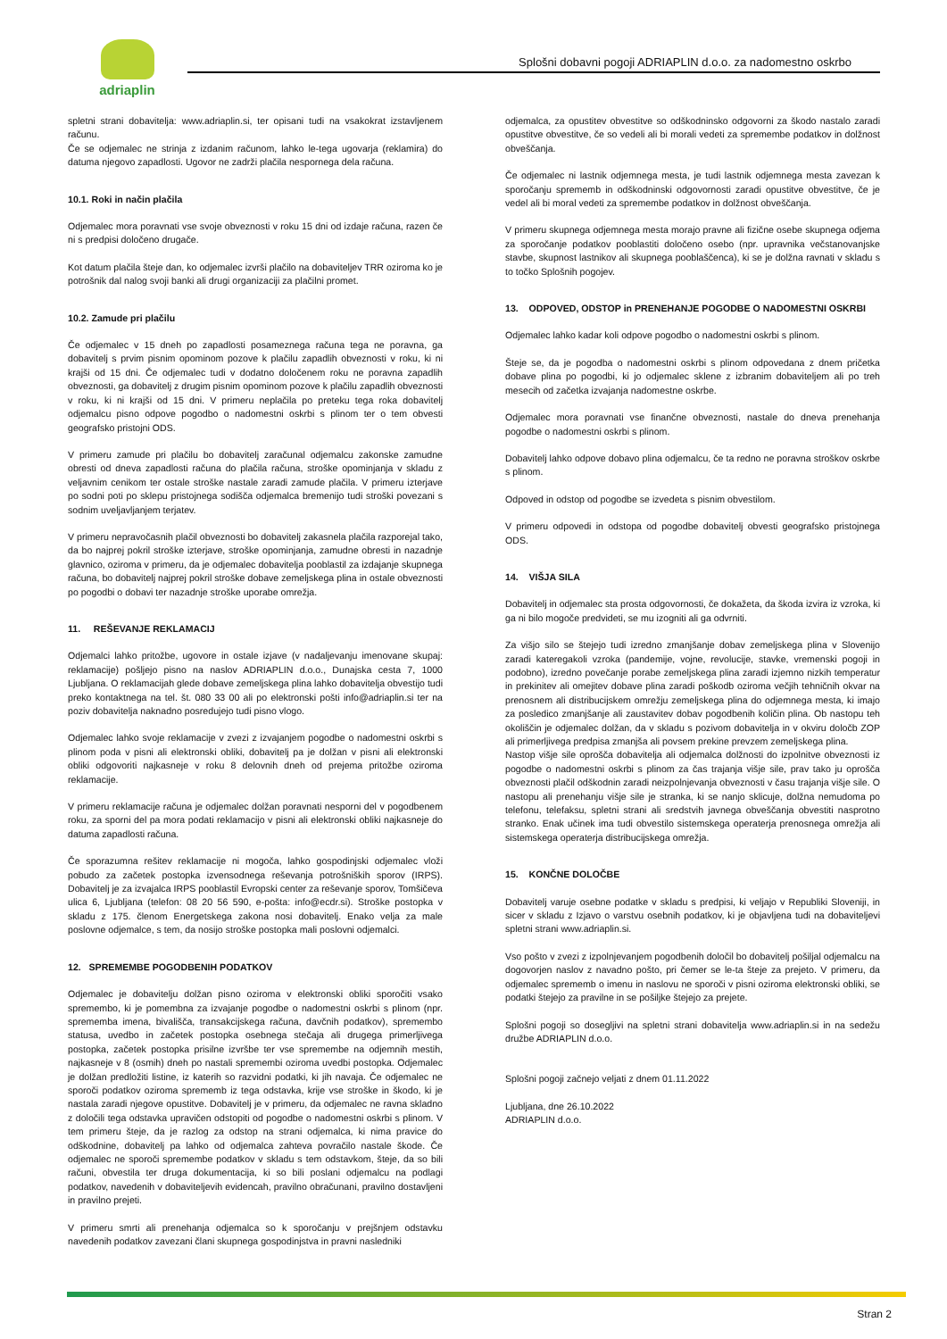adriaplin
Splošni dobavni pogoji ADRIAPLIN d.o.o. za nadomestno oskrbo
spletni strani dobavitelja: www.adriaplin.si, ter opisani tudi na vsakokrat izstavljenem računu.
Če se odjemalec ne strinja z izdanim računom, lahko le-tega ugovarja (reklamira) do datuma njegovo zapadlosti. Ugovor ne zadrži plačila nespornega dela računa.
10.1. Roki in način plačila
Odjemalec mora poravnati vse svoje obveznosti v roku 15 dni od izdaje računa, razen če ni s predpisi določeno drugače.
Kot datum plačila šteje dan, ko odjemalec izvrši plačilo na dobaviteljev TRR oziroma ko je potrošnik dal nalog svoji banki ali drugi organizaciji za plačilni promet.
10.2. Zamude pri plačilu
Če odjemalec v 15 dneh po zapadlosti posameznega računa tega ne poravna, ga dobavitelj s prvim pisnim opominom pozove k plačilu zapadlih obveznosti v roku, ki ni krajši od 15 dni. Če odjemalec tudi v dodatno določenem roku ne poravna zapadlih obveznosti, ga dobavitelj z drugim pisnim opominom pozove k plačilu zapadlih obveznosti v roku, ki ni krajši od 15 dni. V primeru neplačila po preteku tega roka dobavitelj odjemalcu pisno odpove pogodbo o nadomestni oskrbi s plinom ter o tem obvesti geografsko pristojni ODS.
V primeru zamude pri plačilu bo dobavitelj zaračunal odjemalcu zakonske zamudne obresti od dneva zapadlosti računa do plačila računa, stroške opominjanja v skladu z veljavnim cenikom ter ostale stroške nastale zaradi zamude plačila. V primeru izterjave po sodni poti po sklepu pristojnega sodišča odjemalca bremenijo tudi stroški povezani s sodnim uveljavljanjem terjatev.
V primeru nepravočasnih plačil obveznosti bo dobavitelj zakasnela plačila razporejal tako, da bo najprej pokril stroške izterjave, stroške opominjanja, zamudne obresti in nazadnje glavnico, oziroma v primeru, da je odjemalec dobavitelja pooblastil za izdajanje skupnega računa, bo dobavitelj najprej pokril stroške dobave zemeljskega plina in ostale obveznosti po pogodbi o dobavi ter nazadnje stroške uporabe omrežja.
11. REŠEVANJE REKLAMACIJ
Odjemalci lahko pritožbe, ugovore in ostale izjave (v nadaljevanju imenovane skupaj: reklamacije) pošljejo pisno na naslov ADRIAPLIN d.o.o., Dunajska cesta 7, 1000 Ljubljana. O reklamacijah glede dobave zemeljskega plina lahko dobavitelja obvestijo tudi preko kontaktnega na tel. št. 080 33 00 ali po elektronski pošti info@adriaplin.si ter na poziv dobavitelja naknadno posredujejo tudi pisno vlogo.
Odjemalec lahko svoje reklamacije v zvezi z izvajanjem pogodbe o nadomestni oskrbi s plinom poda v pisni ali elektronski obliki, dobavitelj pa je dolžan v pisni ali elektronski obliki odgovoriti najkasneje v roku 8 delovnih dneh od prejema pritožbe oziroma reklamacije.
V primeru reklamacije računa je odjemalec dolžan poravnati nesporni del v pogodbenem roku, za sporni del pa mora podati reklamacijo v pisni ali elektronski obliki najkasneje do datuma zapadlosti računa.
Če sporazumna rešitev reklamacije ni mogoča, lahko gospodinjski odjemalec vloži pobudo za začetek postopka izvensodnega reševanja potrošniških sporov (IRPS). Dobavitelj je za izvajalca IRPS pooblastil Evropski center za reševanje sporov, Tomšičeva ulica 6, Ljubljana (telefon: 08 20 56 590, e-pošta: info@ecdr.si). Stroške postopka v skladu z 175. členom Energetskega zakona nosi dobavitelj. Enako velja za male poslovne odjemalce, s tem, da nosijo stroške postopka mali poslovni odjemalci.
12. SPREMEMBE POGODBENIH PODATKOV
Odjemalec je dobavitelju dolžan pisno oziroma v elektronski obliki sporočiti vsako spremembo, ki je pomembna za izvajanje pogodbe o nadomestni oskrbi s plinom (npr. sprememba imena, bivališča, transakcijskega računa, davčnih podatkov), spremembo statusa, uvedbo in začetek postopka osebnega stečaja ali drugega primerljivega postopka, začetek postopka prisilne izvršbe ter vse spremembe na odjemnih mestih, najkasneje v 8 (osmih) dneh po nastali spremembi oziroma uvedbi postopka. Odjemalec je dolžan predložiti listine, iz katerih so razvidni podatki, ki jih navaja. Če odjemalec ne sporoči podatkov oziroma sprememb iz tega odstavka, krije vse stroške in škodo, ki je nastala zaradi njegove opustitve. Dobavitelj je v primeru, da odjemalec ne ravna skladno z določili tega odstavka upravičen odstopiti od pogodbe o nadomestni oskrbi s plinom. V tem primeru šteje, da je razlog za odstop na strani odjemalca, ki nima pravice do odškodnine, dobavitelj pa lahko od odjemalca zahteva povračilo nastale škode. Če odjemalec ne sporoči spremembe podatkov v skladu s tem odstavkom, šteje, da so bili računi, obvestila ter druga dokumentacija, ki so bili poslani odjemalcu na podlagi podatkov, navedenih v dobaviteljevih evidencah, pravilno obračunani, pravilno dostavljeni in pravilno prejeti.
V primeru smrti ali prenehanja odjemalca so k sporočanju v prejšnjem odstavku navedenih podatkov zavezani člani skupnega gospodinjstva in pravni nasledniki
odjemalca, za opustitev obvestitve so odškodninsko odgovorni za škodo nastalo zaradi opustitve obvestitve, če so vedeli ali bi morali vedeti za spremembe podatkov in dolžnost obveščanja.
Če odjemalec ni lastnik odjemnega mesta, je tudi lastnik odjemnega mesta zavezan k sporočanju sprememb in odškodninski odgovornosti zaradi opustitve obvestitve, če je vedel ali bi moral vedeti za spremembe podatkov in dolžnost obveščanja.
V primeru skupnega odjemnega mesta morajo pravne ali fizične osebe skupnega odjema za sporočanje podatkov pooblastiti določeno osebo (npr. upravnika večstanovanjske stavbe, skupnost lastnikov ali skupnega pooblaščenca), ki se je dolžna ravnati v skladu s to točko Splošnih pogojev.
13. ODPOVED, ODSTOP in PRENEHANJE POGODBE O NADOMESTNI OSKRBI
Odjemalec lahko kadar koli odpove pogodbo o nadomestni oskrbi s plinom.
Šteje se, da je pogodba o nadomestni oskrbi s plinom odpovedana z dnem pričetka dobave plina po pogodbi, ki jo odjemalec sklene z izbranim dobaviteljem ali po treh mesecih od začetka izvajanja nadomestne oskrbe.
Odjemalec mora poravnati vse finančne obveznosti, nastale do dneva prenehanja pogodbe o nadomestni oskrbi s plinom.
Dobavitelj lahko odpove dobavo plina odjemalcu, če ta redno ne poravna stroškov oskrbe s plinom.
Odpoved in odstop od pogodbe se izvedeta s pisnim obvestilom.
V primeru odpovedi in odstopa od pogodbe dobavitelj obvesti geografsko pristojnega ODS.
14. VIŠJA SILA
Dobavitelj in odjemalec sta prosta odgovornosti, če dokažeta, da škoda izvira iz vzroka, ki ga ni bilo mogoče predvideti, se mu izogniti ali ga odvrniti.
Za višjo silo se štejejo tudi izredno zmanjšanje dobav zemeljskega plina v Slovenijo zaradi kateregakoli vzroka (pandemije, vojne, revolucije, stavke, vremenski pogoji in podobno), izredno povečanje porabe zemeljskega plina zaradi izjemno nizkih temperatur in prekinitev ali omejitev dobave plina zaradi poškodb oziroma večjih tehničnih okvar na prenosnem ali distribucijskem omrežju zemeljskega plina do odjemnega mesta, ki imajo za posledico zmanjšanje ali zaustavitev dobav pogodbenih količin plina. Ob nastopu teh okoliščin je odjemalec dolžan, da v skladu s pozivom dobavitelja in v okviru določb ZOP ali primerljivega predpisa zmanjša ali povsem prekine prevzem zemeljskega plina.
Nastop višje sile oprošča dobavitelja ali odjemalca dolžnosti do izpolnitve obveznosti iz pogodbe o nadomestni oskrbi s plinom za čas trajanja višje sile, prav tako ju oprošča obveznosti plačil odškodnin zaradi neizpolnjevanja obveznosti v času trajanja višje sile. O nastopu ali prenehanju višje sile je stranka, ki se nanjo sklicuje, dolžna nemudoma po telefonu, telefaksu, spletni strani ali sredstvih javnega obveščanja obvestiti nasprotno stranko. Enak učinek ima tudi obvestilo sistemskega operaterja prenosnega omrežja ali sistemskega operaterja distribucijskega omrežja.
15. KONČNE DOLOČBE
Dobavitelj varuje osebne podatke v skladu s predpisi, ki veljajo v Republiki Sloveniji, in sicer v skladu z Izjavo o varstvu osebnih podatkov, ki je objavljena tudi na dobaviteljevi spletni strani www.adriaplin.si.
Vso pošto v zvezi z izpolnjevanjem pogodbenih določil bo dobavitelj pošiljal odjemalcu na dogovorjen naslov z navadno pošto, pri čemer se le-ta šteje za prejeto. V primeru, da odjemalec sprememb o imenu in naslovu ne sporoči v pisni oziroma elektronski obliki, se podatki štejejo za pravilne in se pošiljke štejejo za prejete.
Splošni pogoji so dosegljivi na spletni strani dobavitelja www.adriaplin.si in na sedežu družbe ADRIAPLIN d.o.o.
Splošni pogoji začnejo veljati z dnem 01.11.2022
Ljubljana, dne 26.10.2022
ADRIAPLIN d.o.o.
Stran 2